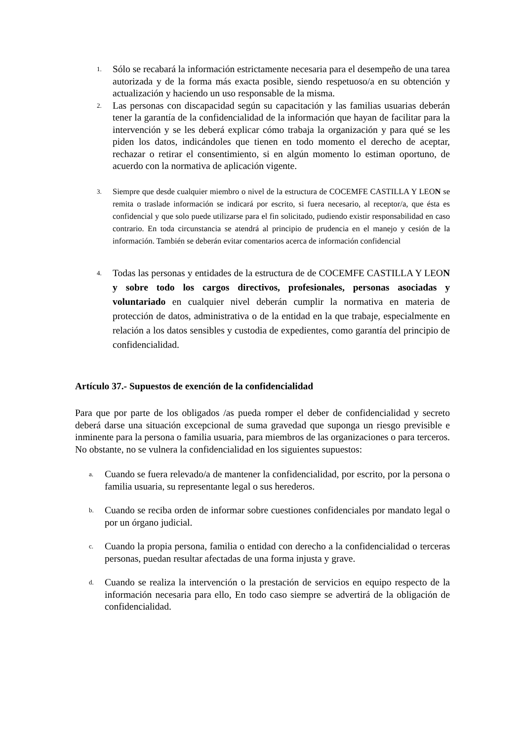1.
Sólo se recabará la información estrictamente necesaria para el desempeño de una tarea autorizada y de la forma más exacta posible, siendo respetuoso/a en su obtención y actualización y haciendo un uso responsable de la misma.
2.
Las personas con discapacidad según su capacitación y las familias usuarias deberán tener la garantía de la confidencialidad de la información que hayan de facilitar para la intervención y se les deberá explicar cómo trabaja la organización y para qué se les piden los datos, indicándoles que tienen en todo momento el derecho de aceptar, rechazar o retirar el consentimiento, si en algún momento lo estiman oportuno, de acuerdo con la normativa de aplicación vigente.
3.
Siempre que desde cualquier miembro o nivel de la estructura de COCEMFE CASTILLA Y LEON se remita o traslade información se indicará por escrito, si fuera necesario, al receptor/a, que ésta es confidencial y que solo puede utilizarse para el fin solicitado, pudiendo existir responsabilidad en caso contrario. En toda circunstancia se atendrá al principio de prudencia en el manejo y cesión de la información. También se deberán evitar comentarios acerca de información confidencial
4.
Todas las personas y entidades de la estructura de de COCEMFE CASTILLA Y LEON y sobre todo los cargos directivos, profesionales, personas asociadas y voluntariado en cualquier nivel deberán cumplir la normativa en materia de protección de datos, administrativa o de la entidad en la que trabaje, especialmente en relación a los datos sensibles y custodia de expedientes, como garantía del principio de confidencialidad.
Artículo 37.- Supuestos de exención de la confidencialidad
Para que por parte de los obligados /as pueda romper el deber de confidencialidad y secreto deberá darse una situación excepcional de suma gravedad que suponga un riesgo previsible e inminente para la persona o familia usuaria, para miembros de las organizaciones o para terceros. No obstante, no se vulnera la confidencialidad en los siguientes supuestos:
a.
Cuando se fuera relevado/a de mantener la confidencialidad, por escrito, por la persona o familia usuaria, su representante legal o sus herederos.
b.
Cuando se reciba orden de informar sobre cuestiones confidenciales por mandato legal o por un órgano judicial.
c.
Cuando la propia persona, familia o entidad con derecho a la confidencialidad o terceras personas, puedan resultar afectadas de una forma injusta y grave.
d.
Cuando se realiza la intervención o la prestación de servicios en equipo respecto de la información necesaria para ello, En todo caso siempre se advertirá de la obligación de confidencialidad.